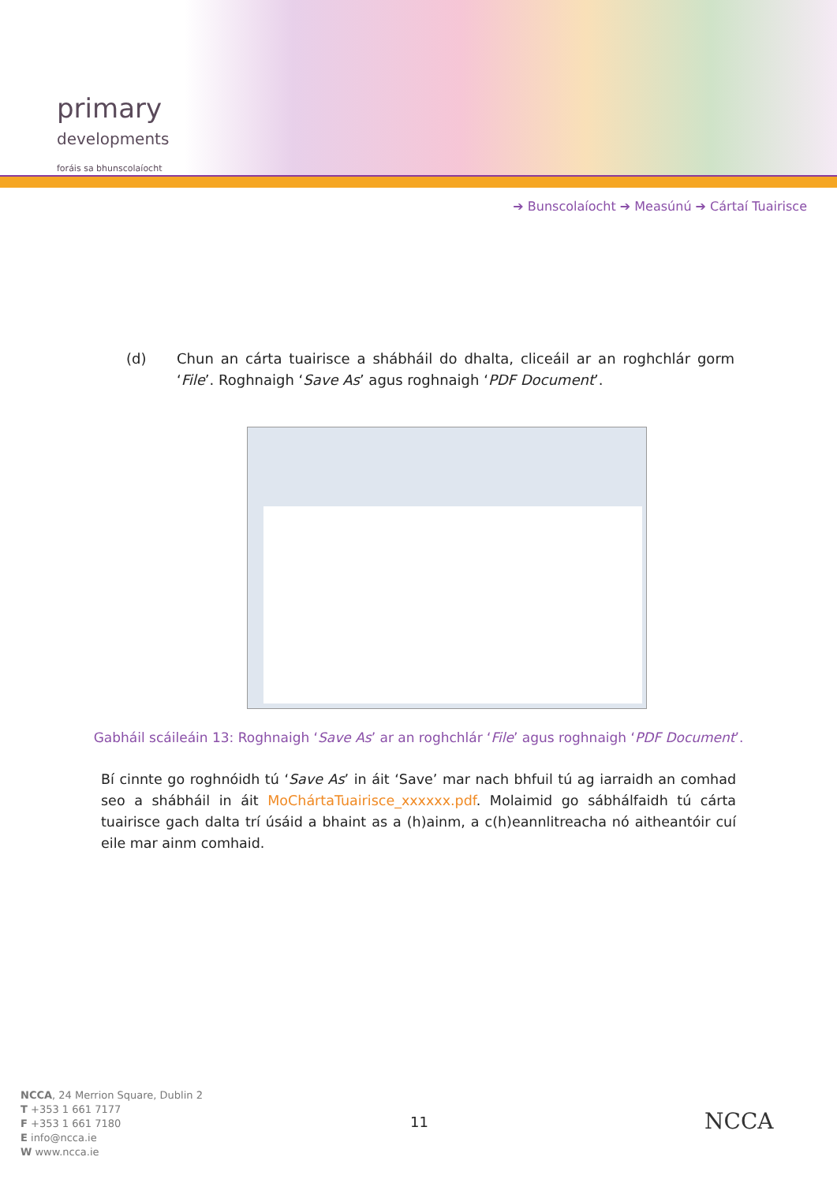primary
developments
foráis sa bhunscolaíocht
➔ Bunscolaíocht ➔ Measúnú ➔ Cártaí Tuairisce
(d) Chun an cárta tuairisce a shábháil do dhalta, cliceáil ar an roghchlár gorm ‘File’. Roghnaigh ‘Save As’ agus roghnaigh ‘PDF Document’.
Gabháil scáileáin 13: Roghnaigh ‘Save As’ ar an roghchlár ‘File’ agus roghnaigh ‘PDF Document’.
Bí cinnte go roghnóidh tú ‘Save As’ in áit ‘Save’ mar nach bhfuil tú ag iarraidh an comhad seo a shábháil in áit MoChártaTuairisce_xxxxxx.pdf. Molaimid go sábhálfaidh tú cárta tuairisce gach dalta trí úsáid a bhaint as a (h)ainm, a c(h)eannlitreacha nó aitheantóir cuí eile mar ainm comhaid.
NCCA, 24 Merrion Square, Dublin 2
T +353 1 661 7177
F +353 1 661 7180
E info@ncca.ie
W www.ncca.ie
11 NCCA